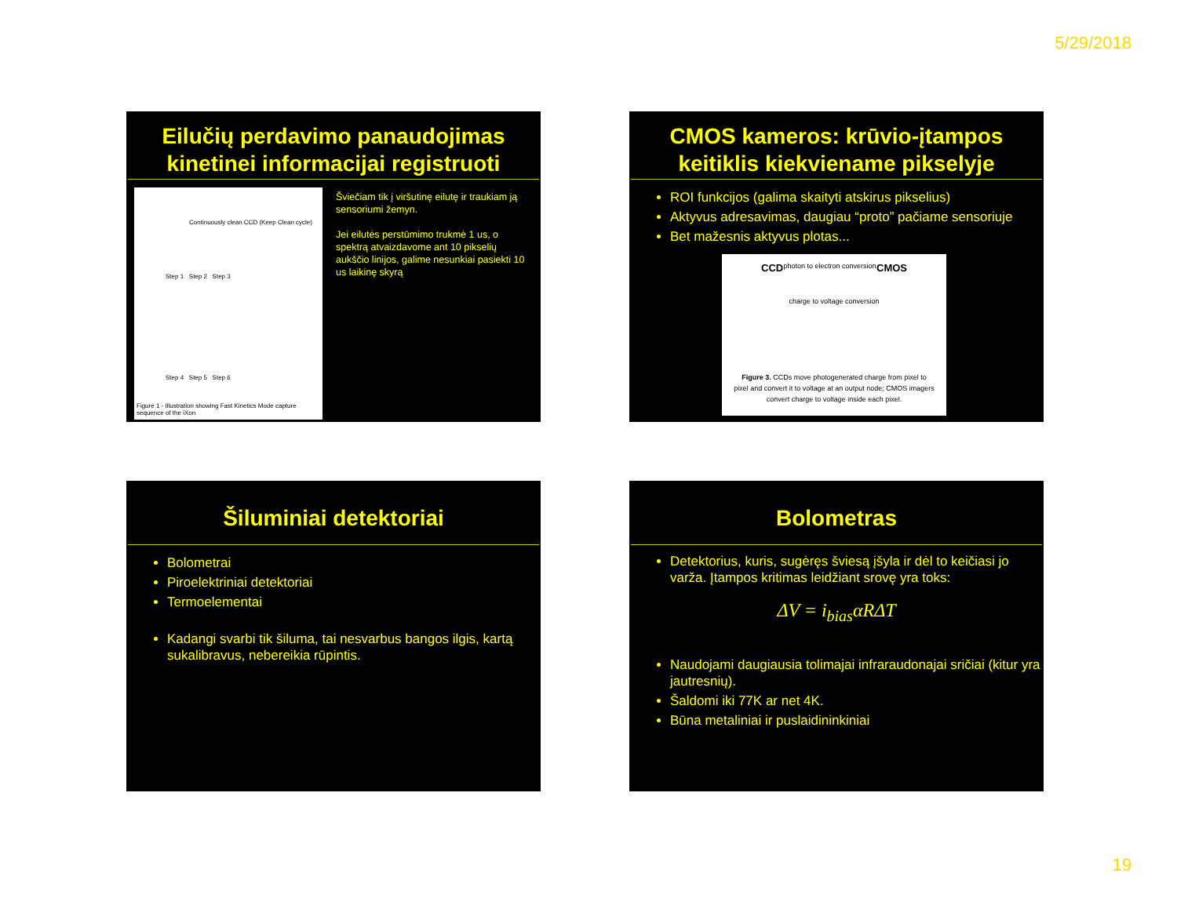5/29/2018
Eilučių perdavimo panaudojimas kinetinei informacijai registruoti
Figure 1 - Illustration showing Fast Kinetics Mode capture sequence of the iXon
Continuously clean CCD (Keep Clean cycle)
Step 1 Step 2 Step 3
Step 4 Step 5 Step 6
Šviečiam tik į viršutinę eilutę ir traukiam ją sensoriumi žemyn.
Jei eilutės perstūmimo trukmė 1 us, o spektrą atvaizdavome ant 10 pikselių aukščio linijos, galime nesunkiai pasiekti 10 us laikinę skyrą
CMOS kameros: krūvio-įtampos keitiklis kiekviename pikselyje
ROI funkcijos (galima skaityti atskirus pikselius)
Aktyvus adresavimas, daugiau “proto” pačiame sensoriuje
Bet mažesnis aktyvus plotas...
CCD photon to electron conversion CMOS
charge to voltage conversion
Figure 3. CCDs move photogenerated charge from pixel to pixel and convert it to voltage at an output node; CMOS imagers convert charge to voltage inside each pixel.
Šiluminiai detektoriai
Bolometrai
Piroelektriniai detektoriai
Termoelementai
Kadangi svarbi tik šiluma, tai nesvarbus bangos ilgis, kartą sukalibravus, nebereikia rūpintis.
Bolometras
Detektorius, kuris, sugėręs šviesą įšyla ir dėl to keičiasi jo varža. Įtampos kritimas leidžiant srovę yra toks:
ΔV = i<sub>bias</sub>αRΔT
Naudojami daugiausia tolimajai infraraudonajai sričiai (kitur yra jautresnių).
Šaldomi iki 77K ar net 4K.
Būna metaliniai ir puslaidininkiniai
19